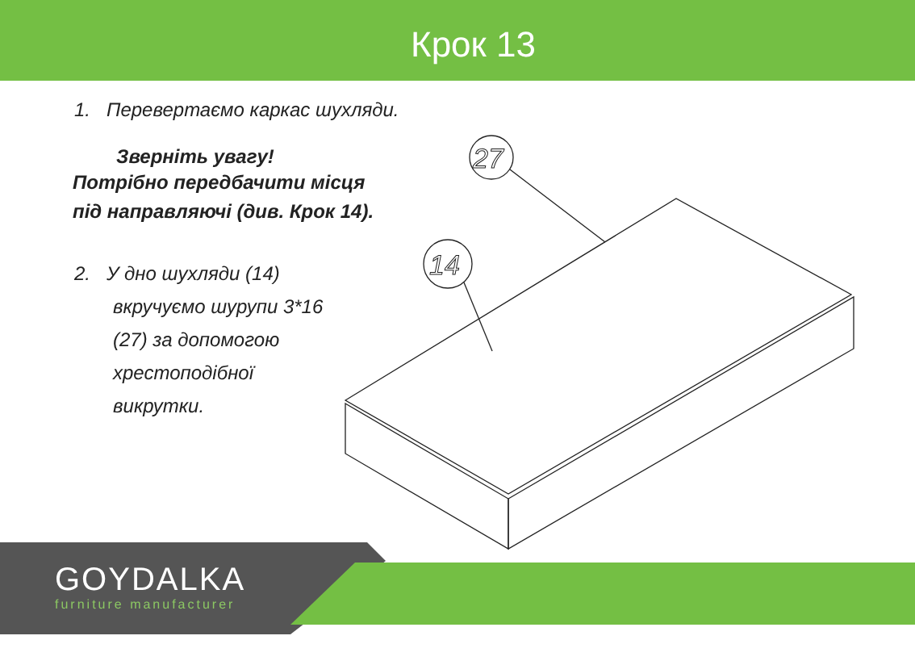Крок 13
1. Перевертаємо каркас шухляди.
Зверніть увагу!
Потрібно передбачити місця
під направляючі (див. Крок 14).
2. У дно шухляди (14)
вкручуємо шурупи 3*16
(27) за допомогою
хрестоподібної
викрутки.
27
14
GOYDALKA
furniture manufacturer